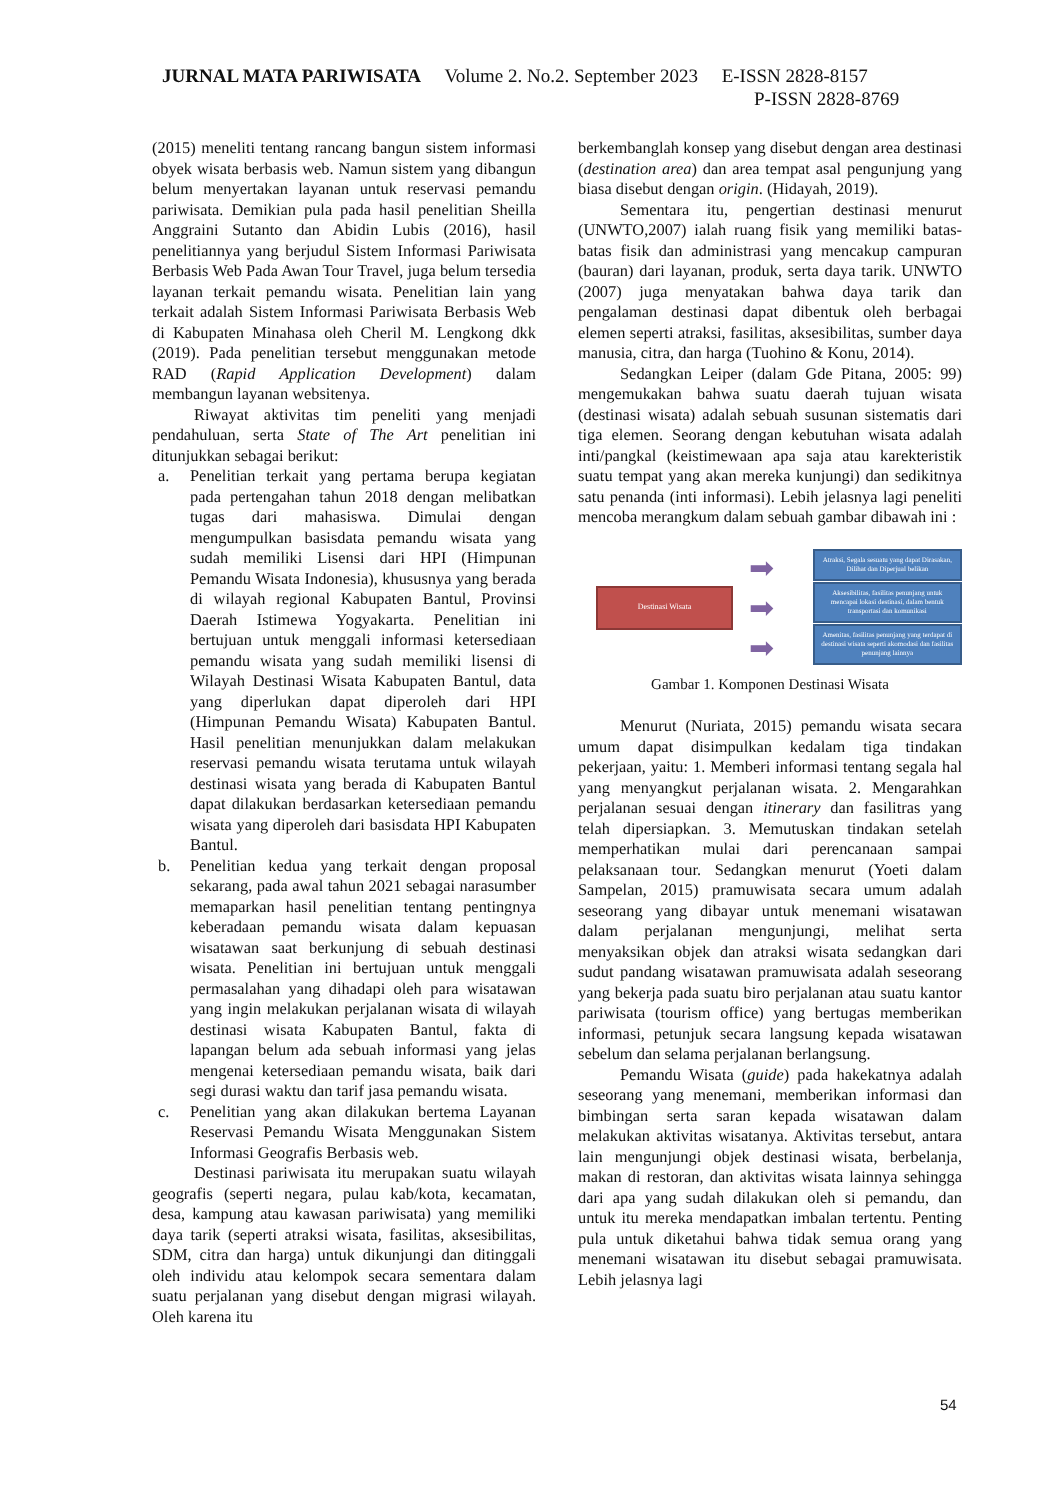JURNAL MATA PARIWISATA Volume 2. No.2. September 2023 E-ISSN 2828-8157
P-ISSN 2828-8769
(2015) meneliti tentang rancang bangun sistem informasi obyek wisata berbasis web. Namun sistem yang dibangun belum menyertakan layanan untuk reservasi pemandu pariwisata. Demikian pula pada hasil penelitian Sheilla Anggraini Sutanto dan Abidin Lubis (2016), hasil penelitiannya yang berjudul Sistem Informasi Pariwisata Berbasis Web Pada Awan Tour Travel, juga belum tersedia layanan terkait pemandu wisata. Penelitian lain yang terkait adalah Sistem Informasi Pariwisata Berbasis Web di Kabupaten Minahasa oleh Cheril M. Lengkong dkk (2019). Pada penelitian tersebut menggunakan metode RAD (Rapid Application Development) dalam membangun layanan websitenya.
Riwayat aktivitas tim peneliti yang menjadi pendahuluan, serta State of The Art penelitian ini ditunjukkan sebagai berikut:
a. Penelitian terkait yang pertama berupa kegiatan pada pertengahan tahun 2018 dengan melibatkan tugas dari mahasiswa. Dimulai dengan mengumpulkan basisdata pemandu wisata yang sudah memiliki Lisensi dari HPI (Himpunan Pemandu Wisata Indonesia), khususnya yang berada di wilayah regional Kabupaten Bantul, Provinsi Daerah Istimewa Yogyakarta. Penelitian ini bertujuan untuk menggali informasi ketersediaan pemandu wisata yang sudah memiliki lisensi di Wilayah Destinasi Wisata Kabupaten Bantul, data yang diperlukan dapat diperoleh dari HPI (Himpunan Pemandu Wisata) Kabupaten Bantul. Hasil penelitian menunjukkan dalam melakukan reservasi pemandu wisata terutama untuk wilayah destinasi wisata yang berada di Kabupaten Bantul dapat dilakukan berdasarkan ketersediaan pemandu wisata yang diperoleh dari basisdata HPI Kabupaten Bantul.
b. Penelitian kedua yang terkait dengan proposal sekarang, pada awal tahun 2021 sebagai narasumber memaparkan hasil penelitian tentang pentingnya keberadaan pemandu wisata dalam kepuasan wisatawan saat berkunjung di sebuah destinasi wisata. Penelitian ini bertujuan untuk menggali permasalahan yang dihadapi oleh para wisatawan yang ingin melakukan perjalanan wisata di wilayah destinasi wisata Kabupaten Bantul, fakta di lapangan belum ada sebuah informasi yang jelas mengenai ketersediaan pemandu wisata, baik dari segi durasi waktu dan tarif jasa pemandu wisata.
c. Penelitian yang akan dilakukan bertema Layanan Reservasi Pemandu Wisata Menggunakan Sistem Informasi Geografis Berbasis web.
Destinasi pariwisata itu merupakan suatu wilayah geografis (seperti negara, pulau kab/kota, kecamatan, desa, kampung atau kawasan pariwisata) yang memiliki daya tarik (seperti atraksi wisata, fasilitas, aksesibilitas, SDM, citra dan harga) untuk dikunjungi dan ditinggali oleh individu atau kelompok secara sementara dalam suatu perjalanan yang disebut dengan migrasi wilayah. Oleh karena itu
berkembanglah konsep yang disebut dengan area destinasi (destination area) dan area tempat asal pengunjung yang biasa disebut dengan origin. (Hidayah, 2019).
Sementara itu, pengertian destinasi menurut (UNWTO,2007) ialah ruang fisik yang memiliki batas-batas fisik dan administrasi yang mencakup campuran (bauran) dari layanan, produk, serta daya tarik. UNWTO (2007) juga menyatakan bahwa daya tarik dan pengalaman destinasi dapat dibentuk oleh berbagai elemen seperti atraksi, fasilitas, aksesibilitas, sumber daya manusia, citra, dan harga (Tuohino & Konu, 2014).
Sedangkan Leiper (dalam Gde Pitana, 2005: 99) mengemukakan bahwa suatu daerah tujuan wisata (destinasi wisata) adalah sebuah susunan sistematis dari tiga elemen. Seorang dengan kebutuhan wisata adalah inti/pangkal (keistimewaan apa saja atau karekteristik suatu tempat yang akan mereka kunjungi) dan sedikitnya satu penanda (inti informasi). Lebih jelasnya lagi peneliti mencoba merangkum dalam sebuah gambar dibawah ini :
Destinasi Wisata
➡
➡
➡
Atraksi, Segala sesuatu yang dapat Dirasakan, Dilihat dan Diperjual belikan
Aksesibilitas, fasilitas penunjang untuk mencapai lokasi destinasi, dalam bentuk transportasi dan komunikasi
Amenitas, fasilitas penunjang yang terdapat di destinasi wisata seperti akomodasi dan fasilitas penunjang lainnya
Gambar 1. Komponen Destinasi Wisata
Menurut (Nuriata, 2015) pemandu wisata secara umum dapat disimpulkan kedalam tiga tindakan pekerjaan, yaitu: 1. Memberi informasi tentang segala hal yang menyangkut perjalanan wisata. 2. Mengarahkan perjalanan sesuai dengan itinerary dan fasilitras yang telah dipersiapkan. 3. Memutuskan tindakan setelah memperhatikan mulai dari perencanaan sampai pelaksanaan tour. Sedangkan menurut (Yoeti dalam Sampelan, 2015) pramuwisata secara umum adalah seseorang yang dibayar untuk menemani wisatawan dalam perjalanan mengunjungi, melihat serta menyaksikan objek dan atraksi wisata sedangkan dari sudut pandang wisatawan pramuwisata adalah seseorang yang bekerja pada suatu biro perjalanan atau suatu kantor pariwisata (tourism office) yang bertugas memberikan informasi, petunjuk secara langsung kepada wisatawan sebelum dan selama perjalanan berlangsung.
Pemandu Wisata (guide) pada hakekatnya adalah seseorang yang menemani, memberikan informasi dan bimbingan serta saran kepada wisatawan dalam melakukan aktivitas wisatanya. Aktivitas tersebut, antara lain mengunjungi objek destinasi wisata, berbelanja, makan di restoran, dan aktivitas wisata lainnya sehingga dari apa yang sudah dilakukan oleh si pemandu, dan untuk itu mereka mendapatkan imbalan tertentu. Penting pula untuk diketahui bahwa tidak semua orang yang menemani wisatawan itu disebut sebagai pramuwisata. Lebih jelasnya lagi
54